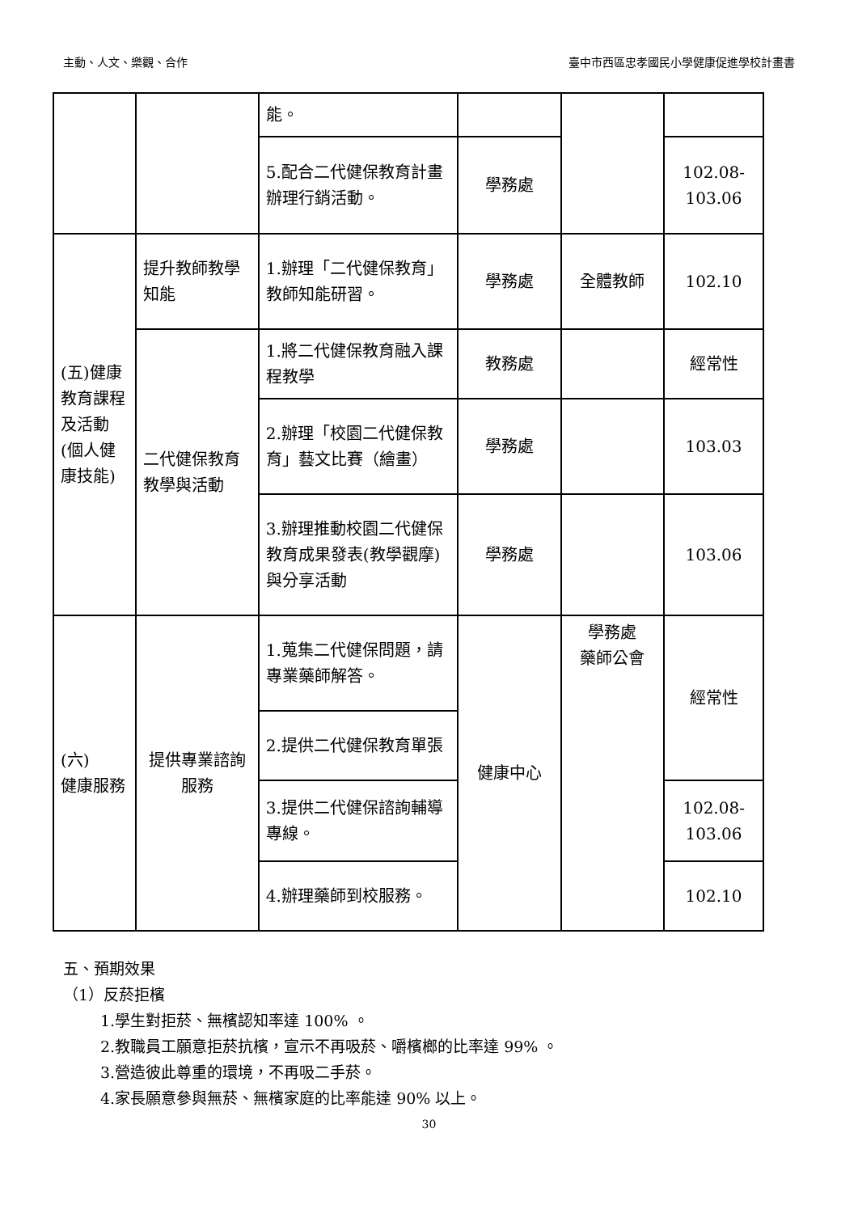主動、人文、樂觀、合作 臺中市西區忠孝國民小學健康促進學校計畫書
| | | 能。 | | | |
| | | 5.配合二代健保教育計畫辦理行銷活動。 | 學務處 | | 102.08- 103.06 |
| (五)健康教育課程及活動(個人健康技能) | 提升教師教學知能 | 1.辦理「二代健保教育」教師知能研習。 | 學務處 | 全體教師 | 102.10 |
| | 二代健保教育教學與活動 | 1.將二代健保教育融入課程教學 | 教務處 | | 經常性 |
| | | 2.辦理「校園二代健保教育」藝文比賽（繪畫） | 學務處 | | 103.03 |
| | | 3.辦理推動校園二代健保教育成果發表(教學觀摩)與分享活動 | 學務處 | | 103.06 |
| (六) 健康服務 | 提供專業諮詢服務 | 1.蒐集二代健保問題，請專業藥師解答。 | 健康中心 | 學務處 藥師公會 | 經常性 |
| | | 2.提供二代健保教育單張 | | | |
| | | 3.提供二代健保諮詢輔導專線。 | | | 102.08- 103.06 |
| | | 4.辦理藥師到校服務。 | | | 102.10 |
五、預期效果
（1）反菸拒檳
1.學生對拒菸、無檳認知率達 100% 。
2.教職員工願意拒菸抗檳，宣示不再吸菸、嚼檳榔的比率達 99% 。
3.營造彼此尊重的環境，不再吸二手菸。
4.家長願意參與無菸、無檳家庭的比率能達 90% 以上。
30